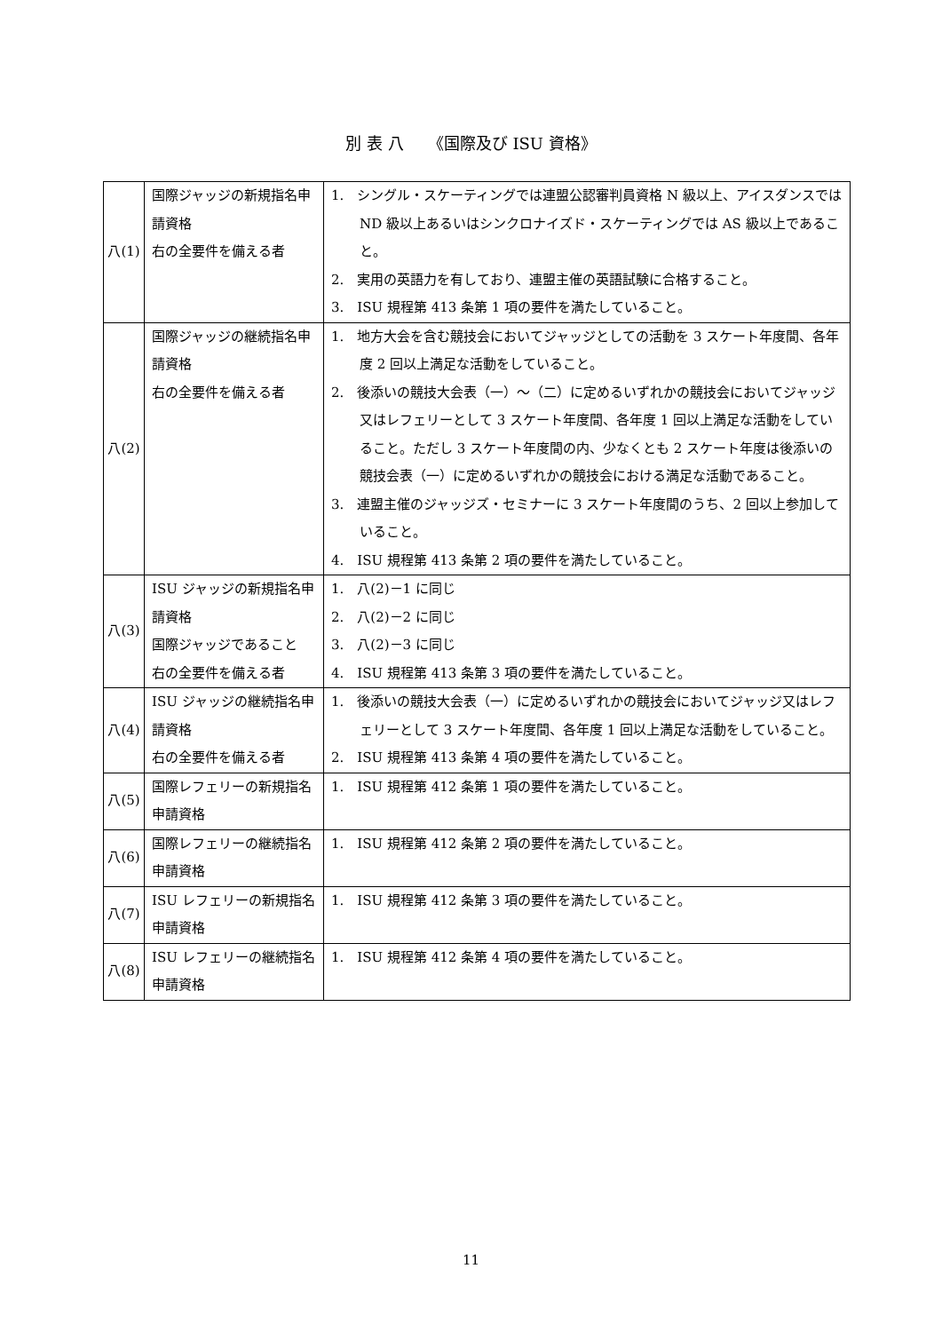別 表 八　　《国際及び ISU 資格》
| 八(1) | 国際ジャッジの新規指名申請資格 右の全要件を備える者 | 1. シングル・スケーティングでは連盟公認審判員資格 N 級以上、アイスダンスでは ND 級以上あるいはシンクロナイズド・スケーティングでは AS 級以上であること。 2. 実用の英語力を有しており、連盟主催の英語試験に合格すること。 3. ISU 規程第 413 条第 1 項の要件を満たしていること。 |
| 八(2) | 国際ジャッジの継続指名申請資格 右の全要件を備える者 | 1. 地方大会を含む競技会においてジャッジとしての活動を 3 スケート年度間、各年度 2 回以上満足な活動をしていること。 2. 後添いの競技大会表（一）～（二）に定めるいずれかの競技会においてジャッジ又はレフェリーとして 3 スケート年度間、各年度 1 回以上満足な活動をしていること。ただし 3 スケート年度間の内、少なくとも 2 スケート年度は後添いの競技会表（一）に定めるいずれかの競技会における満足な活動であること。 3. 連盟主催のジャッジズ・セミナーに 3 スケート年度間のうち、2 回以上参加していること。 4. ISU 規程第 413 条第 2 項の要件を満たしていること。 |
| 八(3) | ISU ジャッジの新規指名申請資格 国際ジャッジであること 右の全要件を備える者 | 1. 八(2)－1 に同じ 2. 八(2)－2 に同じ 3. 八(2)－3 に同じ 4. ISU 規程第 413 条第 3 項の要件を満たしていること。 |
| 八(4) | ISU ジャッジの継続指名申請資格 右の全要件を備える者 | 1. 後添いの競技大会表（一）に定めるいずれかの競技会においてジャッジ又はレフェリーとして 3 スケート年度間、各年度 1 回以上満足な活動をしていること。 2. ISU 規程第 413 条第 4 項の要件を満たしていること。 |
| 八(5) | 国際レフェリーの新規指名申請資格 | 1. ISU 規程第 412 条第 1 項の要件を満たしていること。 |
| 八(6) | 国際レフェリーの継続指名申請資格 | 1. ISU 規程第 412 条第 2 項の要件を満たしていること。 |
| 八(7) | ISU レフェリーの新規指名申請資格 | 1. ISU 規程第 412 条第 3 項の要件を満たしていること。 |
| 八(8) | ISU レフェリーの継続指名申請資格 | 1. ISU 規程第 412 条第 4 項の要件を満たしていること。 |
11